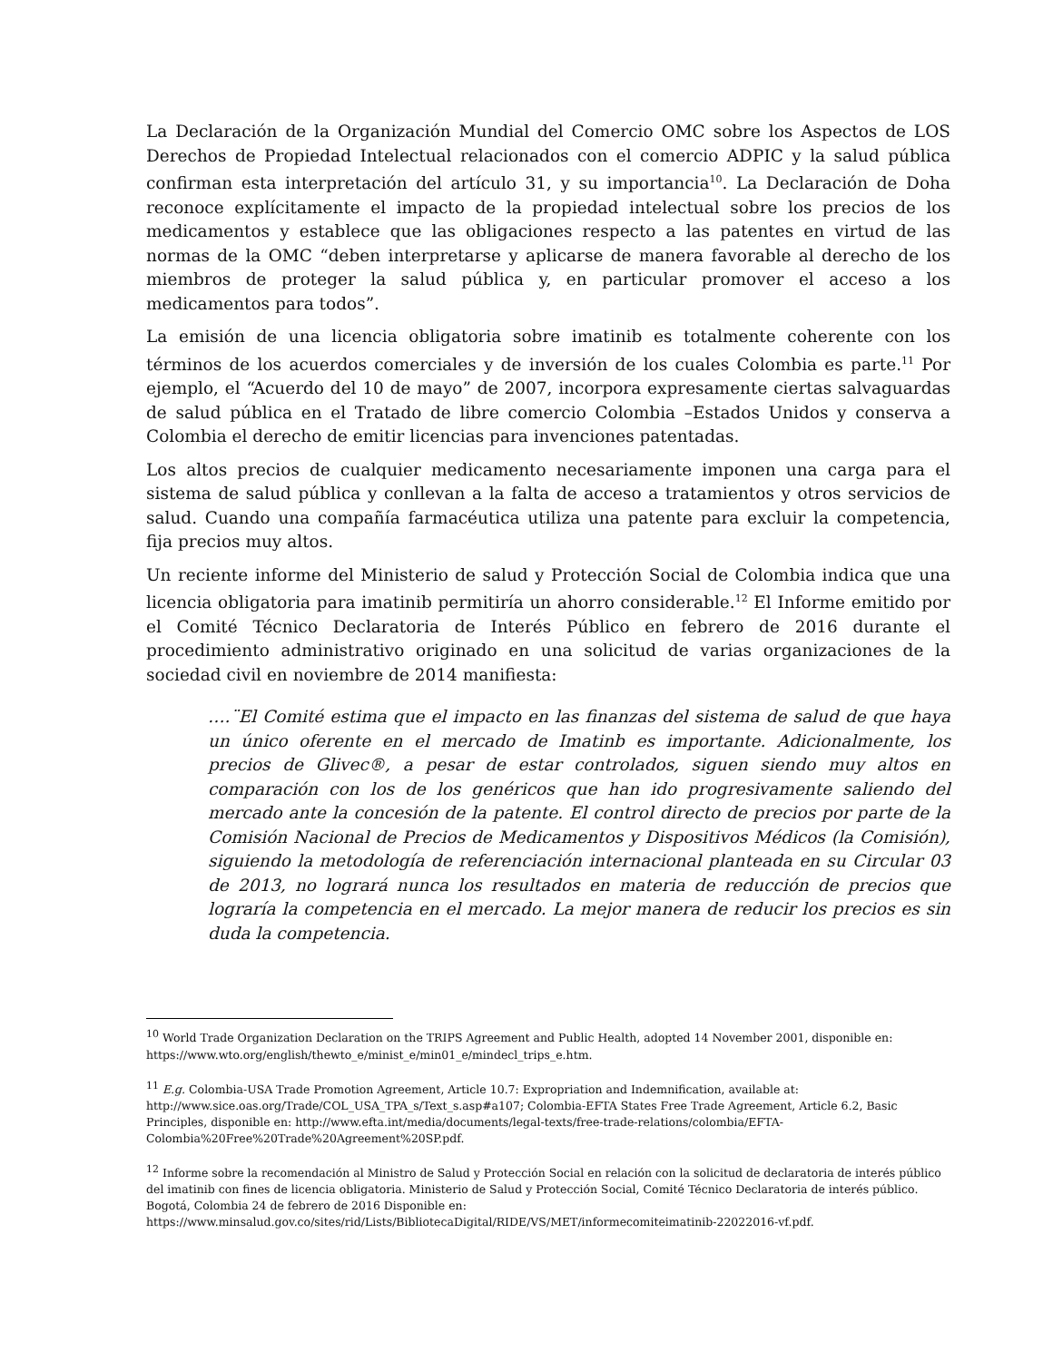La Declaración de la Organización Mundial del Comercio OMC sobre los Aspectos de LOS Derechos de Propiedad Intelectual relacionados con el comercio ADPIC y la salud pública confirman esta interpretación del artículo 31, y su importancia<sup>10</sup>. La Declaración de Doha reconoce explícitamente el impacto de la propiedad intelectual sobre los precios de los medicamentos y establece que las obligaciones respecto a las patentes en virtud de las normas de la OMC “deben interpretarse y aplicarse de manera favorable al derecho de los miembros de proteger la salud pública y, en particular promover el acceso a los medicamentos para todos”.
La emisión de una licencia obligatoria sobre imatinib es totalmente coherente con los términos de los acuerdos comerciales y de inversión de los cuales Colombia es parte.<sup>11</sup> Por ejemplo, el “Acuerdo del 10 de mayo” de 2007, incorpora expresamente ciertas salvaguardas de salud pública en el Tratado de libre comercio Colombia –Estados Unidos y conserva a Colombia el derecho de emitir licencias para invenciones patentadas.
Los altos precios de cualquier medicamento necesariamente imponen una carga para el sistema de salud pública y conllevan a la falta de acceso a tratamientos y otros servicios de salud. Cuando una compañía farmacéutica utiliza una patente para excluir la competencia, fija precios muy altos.
Un reciente informe del Ministerio de salud y Protección Social de Colombia indica que una licencia obligatoria para imatinib permitiría un ahorro considerable.<sup>12</sup> El Informe emitido por el Comité Técnico Declaratoria de Interés Público en febrero de 2016 durante el procedimiento administrativo originado en una solicitud de varias organizaciones de la sociedad civil en noviembre de 2014 manifiesta:
….¨El Comité estima que el impacto en las finanzas del sistema de salud de que haya un único oferente en el mercado de Imatinb es importante. Adicionalmente, los precios de Glivec®, a pesar de estar controlados, siguen siendo muy altos en comparación con los de los genéricos que han ido progresivamente saliendo del mercado ante la concesión de la patente. El control directo de precios por parte de la Comisión Nacional de Precios de Medicamentos y Dispositivos Médicos (la Comisión), siguiendo la metodología de referenciación internacional planteada en su Circular 03 de 2013, no logrará nunca los resultados en materia de reducción de precios que lograría la competencia en el mercado. La mejor manera de reducir los precios es sin duda la competencia.
<sup>10</sup> World Trade Organization Declaration on the TRIPS Agreement and Public Health, adopted 14 November 2001, disponible en: https://www.wto.org/english/thewto_e/minist_e/min01_e/mindecl_trips_e.htm.
<sup>11</sup> E.g. Colombia-USA Trade Promotion Agreement, Article 10.7: Expropriation and Indemnification, available at: http://www.sice.oas.org/Trade/COL_USA_TPA_s/Text_s.asp#a107; Colombia-EFTA States Free Trade Agreement, Article 6.2, Basic Principles, disponible en: http://www.efta.int/media/documents/legal-texts/free-trade-relations/colombia/EFTA-Colombia%20Free%20Trade%20Agreement%20SP.pdf.
<sup>12</sup> Informe sobre la recomendación al Ministro de Salud y Protección Social en relación con la solicitud de declaratoria de interés público del imatinib con fines de licencia obligatoria. Ministerio de Salud y Protección Social, Comité Técnico Declaratoria de interés público. Bogotá, Colombia 24 de febrero de 2016 Disponible en: https://www.minsalud.gov.co/sites/rid/Lists/BibliotecaDigital/RIDE/VS/MET/informecomiteimatinib-22022016-vf.pdf.